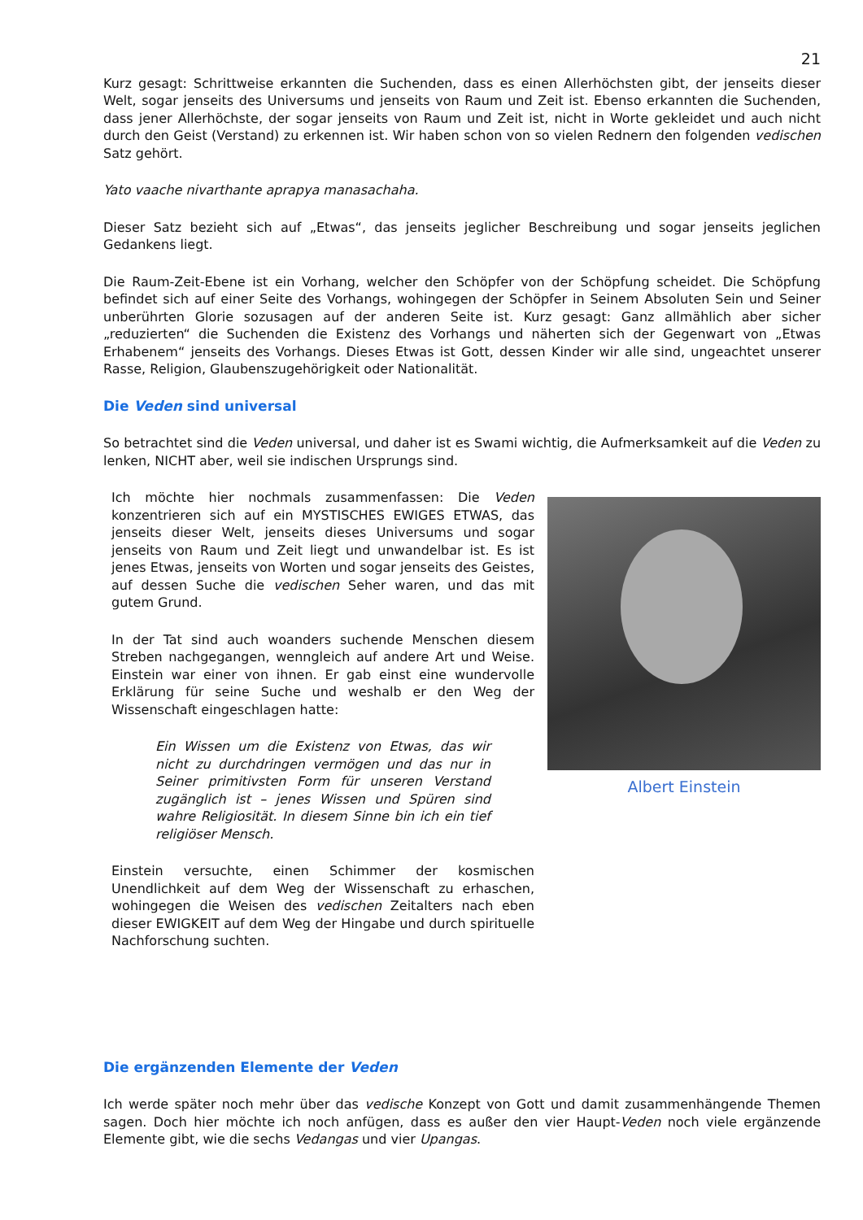21
Kurz gesagt: Schrittweise erkannten die Suchenden, dass es einen Allerhöchsten gibt, der jenseits dieser Welt, sogar jenseits des Universums und jenseits von Raum und Zeit ist. Ebenso erkannten die Suchenden, dass jener Allerhöchste, der sogar jenseits von Raum und Zeit ist, nicht in Worte gekleidet und auch nicht durch den Geist (Verstand) zu erkennen ist. Wir haben schon von so vielen Rednern den folgenden vedischen Satz gehört.
Yato vaache nivarthante aprapya manasachaha.
Dieser Satz bezieht sich auf „Etwas“, das jenseits jeglicher Beschreibung und sogar jenseits jeglichen Gedankens liegt.
Die Raum-Zeit-Ebene ist ein Vorhang, welcher den Schöpfer von der Schöpfung scheidet. Die Schöpfung befindet sich auf einer Seite des Vorhangs, wohingegen der Schöpfer in Seinem Absoluten Sein und Seiner unberührten Glorie sozusagen auf der anderen Seite ist. Kurz gesagt: Ganz allmählich aber sicher „reduzierten“ die Suchenden die Existenz des Vorhangs und näherten sich der Gegenwart von „Etwas Erhabenem“ jenseits des Vorhangs. Dieses Etwas ist Gott, dessen Kinder wir alle sind, ungeachtet unserer Rasse, Religion, Glaubenszugehörigkeit oder Nationalität.
Die Veden sind universal
So betrachtet sind die Veden universal, und daher ist es Swami wichtig, die Aufmerksamkeit auf die Veden zu lenken, NICHT aber, weil sie indischen Ursprungs sind.
Ich möchte hier nochmals zusammenfassen: Die Veden konzentrieren sich auf ein MYSTISCHES EWIGES ETWAS, das jenseits dieser Welt, jenseits dieses Universums und sogar jenseits von Raum und Zeit liegt und unwandelbar ist. Es ist jenes Etwas, jenseits von Worten und sogar jenseits des Geistes, auf dessen Suche die vedischen Seher waren, und das mit gutem Grund.
In der Tat sind auch woanders suchende Menschen diesem Streben nachgegangen, wenngleich auf andere Art und Weise. Einstein war einer von ihnen. Er gab einst eine wundervolle Erklärung für seine Suche und weshalb er den Weg der Wissenschaft eingeschlagen hatte:
Ein Wissen um die Existenz von Etwas, das wir nicht zu durchdringen vermögen und das nur in Seiner primitivsten Form für unseren Verstand zugänglich ist – jenes Wissen und Spüren sind wahre Religiosität. In diesem Sinne bin ich ein tief religiöser Mensch.
Einstein versuchte, einen Schimmer der kosmischen Unendlichkeit auf dem Weg der Wissenschaft zu erhaschen, wohingegen die Weisen des vedischen Zeitalters nach eben dieser EWIGKEIT auf dem Weg der Hingabe und durch spirituelle Nachforschung suchten.
Albert Einstein
Die ergänzenden Elemente der Veden
Ich werde später noch mehr über das vedische Konzept von Gott und damit zusammenhängende Themen sagen. Doch hier möchte ich noch anfügen, dass es außer den vier Haupt-Veden noch viele ergänzende Elemente gibt, wie die sechs Vedangas und vier Upangas.